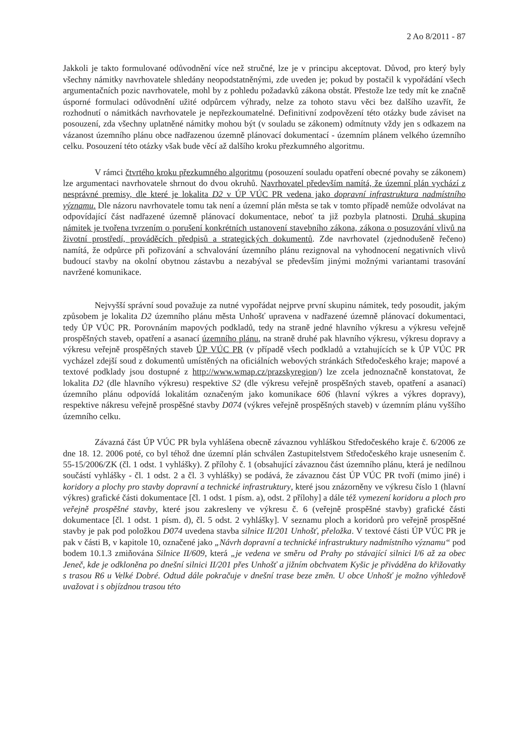2 Ao 8/2011 - 87
Jakkoli je takto formulované odůvodnění více než stručné, lze je v principu akceptovat. Důvod, pro který byly všechny námitky navrhovatele shledány neopodstatněnými, zde uveden je; pokud by postačil k vypořádání všech argumentačních pozic navrhovatele, mohl by z pohledu požadavků zákona obstát. Přestože lze tedy mít ke značně úsporné formulaci odůvodnění užité odpůrcem výhrady, nelze za tohoto stavu věci bez dalšího uzavřít, že rozhodnutí o námitkách navrhovatele je nepřezkoumatelné. Definitivní zodpovězení této otázky bude záviset na posouzení, zda všechny uplatněné námitky mohou být (v souladu se zákonem) odmítnuty vždy jen s odkazem na vázanost územního plánu obce nadřazenou územně plánovací dokumentací - územním plánem velkého územního celku. Posouzení této otázky však bude věcí až dalšího kroku přezkumného algoritmu.
V rámci čtvrtého kroku přezkumného algoritmu (posouzení souladu opatření obecné povahy se zákonem) lze argumentaci navrhovatele shrnout do dvou okruhů. Navrhovatel především namítá, že územní plán vychází z nesprávné premisy, dle které je lokalita D2 v ÚP VÚC PR vedena jako dopravní infrastruktura nadmístního významu. Dle názoru navrhovatele tomu tak není a územní plán města se tak v tomto případě nemůže odvolávat na odpovídající část nadřazené územně plánovací dokumentace, neboť ta již pozbyla platnosti. Druhá skupina námitek je tvořena tvrzením o porušení konkrétních ustanovení stavebního zákona, zákona o posuzování vlivů na životní prostředí, prováděcích předpisů a strategických dokumentů. Zde navrhovatel (zjednodušeně řečeno) namítá, že odpůrce při pořizování a schvalování územního plánu rezignoval na vyhodnocení negativních vlivů budoucí stavby na okolní obytnou zástavbu a nezabýval se především jinými možnými variantami trasování navržené komunikace.
Nejvyšší správní soud považuje za nutné vypořádat nejprve první skupinu námitek, tedy posoudit, jakým způsobem je lokalita D2 územního plánu města Unhošť upravena v nadřazené územně plánovací dokumentaci, tedy ÚP VÚC PR. Porovnáním mapových podkladů, tedy na straně jedné hlavního výkresu a výkresu veřejně prospěšných staveb, opatření a asanací územního plánu, na straně druhé pak hlavního výkresu, výkresu dopravy a výkresu veřejně prospěšných staveb ÚP VÚC PR (v případě všech podkladů a vztahujících se k ÚP VÚC PR vycházel zdejší soud z dokumentů umístěných na oficiálních webových stránkách Středočeského kraje; mapové a textové podklady jsou dostupné z http://www.wmap.cz/prazskyregion/) lze zcela jednoznačně konstatovat, že lokalita D2 (dle hlavního výkresu) respektive S2 (dle výkresu veřejně prospěšných staveb, opatření a asanací) územního plánu odpovídá lokalitám označeným jako komunikace 606 (hlavní výkres a výkres dopravy), respektive nákresu veřejně prospěšné stavby D074 (výkres veřejně prospěšných staveb) v územním plánu vyššího územního celku.
Závazná část ÚP VÚC PR byla vyhlášena obecně závaznou vyhláškou Středočeského kraje č. 6/2006 ze dne 18. 12. 2006 poté, co byl téhož dne územní plán schválen Zastupitelstvem Středočeského kraje usnesením č. 55-15/2006/ZK (čl. 1 odst. 1 vyhlášky). Z přílohy č. 1 (obsahující závaznou část územního plánu, která je nedílnou součástí vyhlášky - čl. 1 odst. 2 a čl. 3 vyhlášky) se podává, že závaznou část ÚP VÚC PR tvoří (mimo jiné) i koridory a plochy pro stavby dopravní a technické infrastruktury, které jsou znázorněny ve výkresu číslo 1 (hlavní výkres) grafické části dokumentace [čl. 1 odst. 1 písm. a), odst. 2 přílohy] a dále též vymezení koridoru a ploch pro veřejně prospěšné stavby, které jsou zakresleny ve výkresu č. 6 (veřejně prospěšné stavby) grafické části dokumentace [čl. 1 odst. 1 písm. d), čl. 5 odst. 2 vyhlášky]. V seznamu ploch a koridorů pro veřejně prospěšné stavby je pak pod položkou D074 uvedena stavba silnice II/201 Unhošť, přeložka. V textové části ÚP VÚC PR je pak v části B, v kapitole 10, označené jako „Návrh dopravní a technické infrastruktury nadmístního významu“ pod bodem 10.1.3 zmiňována Silnice II/609, která „je vedena ve směru od Prahy po stávající silnici I/6 až za obec Jeneč, kde je odkloněna po dnešní silnici II/201 přes Unhošť a jižním obchvatem Kyšic je přiváděna do křižovatky s trasou R6 u Velké Dobré. Odtud dále pokračuje v dnešní trase beze změn. U obce Unhošť je možno výhledově uvažovat i s objízdnou trasou této